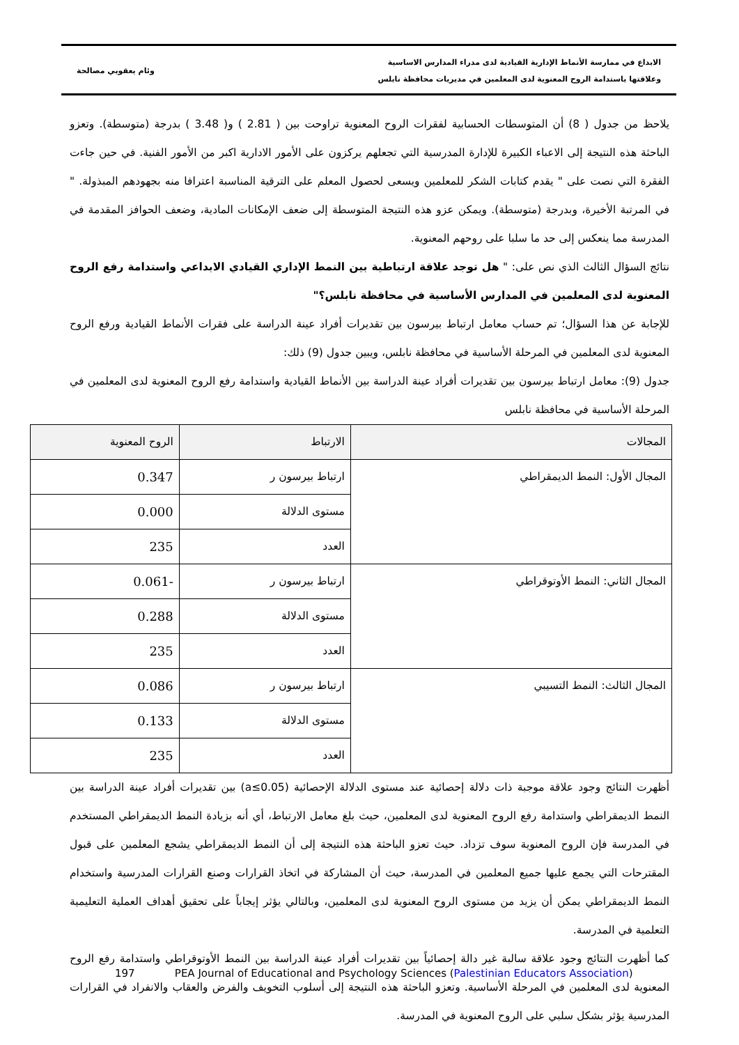الابداع في ممارسة الأنماط الإدارية القيادية لدى مدراء المدارس الاساسية
وعلاقتها باستدامة الروح المعنوية لدى المعلمين في مديريات محافظة نابلس
وئام يعقوبي مصالحة
يلاحظ من جدول ( 8) أن المتوسطات الحسابية لفقرات الروح المعنوية تراوحت بين ( 2.81 ) و( 3.48 ) بدرجة (متوسطة). وتعزو الباحثة هذه النتيجة إلى الاعباء الكبيرة للإدارة المدرسية التي تجعلهم يركزون على الأمور الادارية اكبر من الأمور الفنية. في حين جاءت الفقرة التي نصت على " يقدم كتابات الشكر للمعلمين ويسعى لحصول المعلم على الترقية المناسبة اعترافا منه بجهودهم المبذولة. " في المرتبة الأخيرة، وبدرجة (متوسطة). ويمكن عزو هذه النتيجة المتوسطة إلى ضعف الإمكانات المادية، وضعف الحوافز المقدمة في المدرسة مما ينعكس إلى حد ما سلبا على روحهم المعنوية.
نتائج السؤال الثالث الذي نص على: " هل توجد علاقة ارتباطية بين النمط الإداري القيادي الابداعي واستدامة رفع الروح المعنوية لدى المعلمين في المدارس الأساسية في محافظة نابلس؟"
للإجابة عن هذا السؤال؛ تم حساب معامل ارتباط بيرسون بين تقديرات أفراد عينة الدراسة على فقرات الأنماط القيادية ورفع الروح المعنوية لدى المعلمين في المرحلة الأساسية في محافظة نابلس، ويبين جدول (9) ذلك:
جدول (9): معامل ارتباط بيرسون بين تقديرات أفراد عينة الدراسة بين الأنماط القيادية واستدامة رفع الروح المعنوية لدى المعلمين في المرحلة الأساسية في محافظة نابلس
| المجالات | الارتباط | الروح المعنوية |
| --- | --- | --- |
| المجال الأول: النمط الديمقراطي | ارتباط بيرسون ر | 0.347 |
| | مستوى الدلالة | 0.000 |
| | العدد | 235 |
| المجال الثاني: النمط الأوتوقراطي | ارتباط بيرسون ر | -0.061 |
| | مستوى الدلالة | 0.288 |
| | العدد | 235 |
| المجال الثالث: النمط التسيبي | ارتباط بيرسون ر | 0.086 |
| | مستوى الدلالة | 0.133 |
| | العدد | 235 |
أظهرت النتائج وجود علاقة موجبة ذات دلالة إحصائية عند مستوى الدلالة الإحصائية (a≤0.05) بين تقديرات أفراد عينة الدراسة بين النمط الديمقراطي واستدامة رفع الروح المعنوية لدى المعلمين، حيث بلغ معامل الارتباط، أي أنه بزيادة النمط الديمقراطي المستخدم في المدرسة فإن الروح المعنوية سوف تزداد. حيث تعزو الباحثة هذه النتيجة إلى أن النمط الديمقراطي يشجع المعلمين على قبول المقترحات التي يجمع عليها جميع المعلمين في المدرسة، حيث أن المشاركة في اتخاذ القرارات وصنع القرارات المدرسية واستخدام النمط الديمقراطي يمكن أن يزيد من مستوى الروح المعنوية لدى المعلمين، وبالتالي يؤثر إيجاباً على تحقيق أهداف العملية التعليمية التعلمية في المدرسة.
كما أظهرت النتائج وجود علاقة سالبة غير دالة إحصائياً بين تقديرات أفراد عينة الدراسة بين النمط الأوتوقراطي واستدامة رفع الروح المعنوية لدى المعلمين في المرحلة الأساسية. وتعزو الباحثة هذه النتيجة إلى أسلوب التخويف والفرض والعقاب والانفراد في القرارات المدرسية يؤثر بشكل سلبي على الروح المعنوية في المدرسة.
197 PEA Journal of Educational and Psychology Sciences (Palestinian Educators Association)